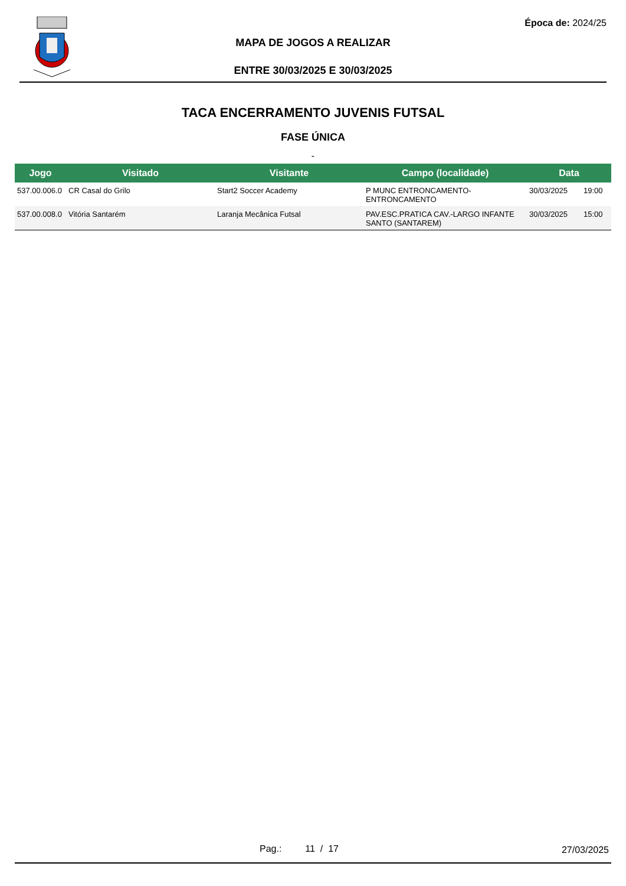Época de: 2024/25
MAPA DE JOGOS A REALIZAR
ENTRE 30/03/2025 E 30/03/2025
TACA ENCERRAMENTO JUVENIS FUTSAL
FASE ÚNICA
-
| Jogo | Visitado | Visitante | Campo (localidade) | Data | |
| --- | --- | --- | --- | --- | --- |
| 537.00.006.0 | CR Casal do Grilo | Start2 Soccer Academy | P MUNC ENTRONCAMENTO- ENTRONCAMENTO | 30/03/2025 | 19:00 |
| 537.00.008.0 | Vitória Santarém | Laranja Mecânica Futsal | PAV.ESC.PRATICA CAV.-LARGO INFANTE SANTO (SANTAREM) | 30/03/2025 | 15:00 |
Pag.: 11 / 17 27/03/2025